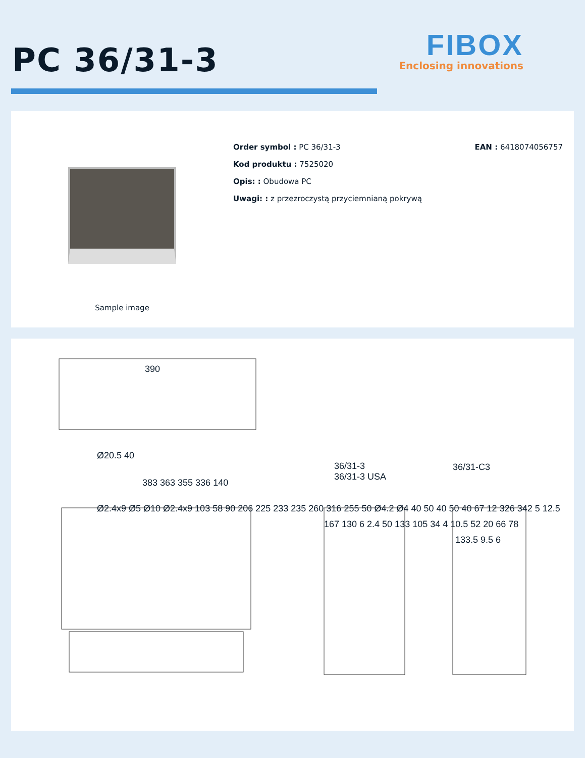PC 36/31-3
FIBOX
Enclosing innovations
Sample image
Order symbol : PC 36/31-3
Kod produktu : 7525020
Opis: : Obudowa PC
Uwagi: : z przezroczystą przyciemnianą pokrywą
EAN : 6418074056757
390
Ø20.5 40
36/31-3
36/31-3 USA
36/31-C3
383 363 355 336 140
Ø2.4x9 Ø5 Ø10 Ø2.4x9 103 58 90 206 225 233 235 260 316 255 50 Ø4.2 Ø4 40 50 40 50 40 67 12 326 342 5 12.5
167 130 6 2.4 50 133 105 34 4 10.5 52 20 66 78
133.5 9.5 6